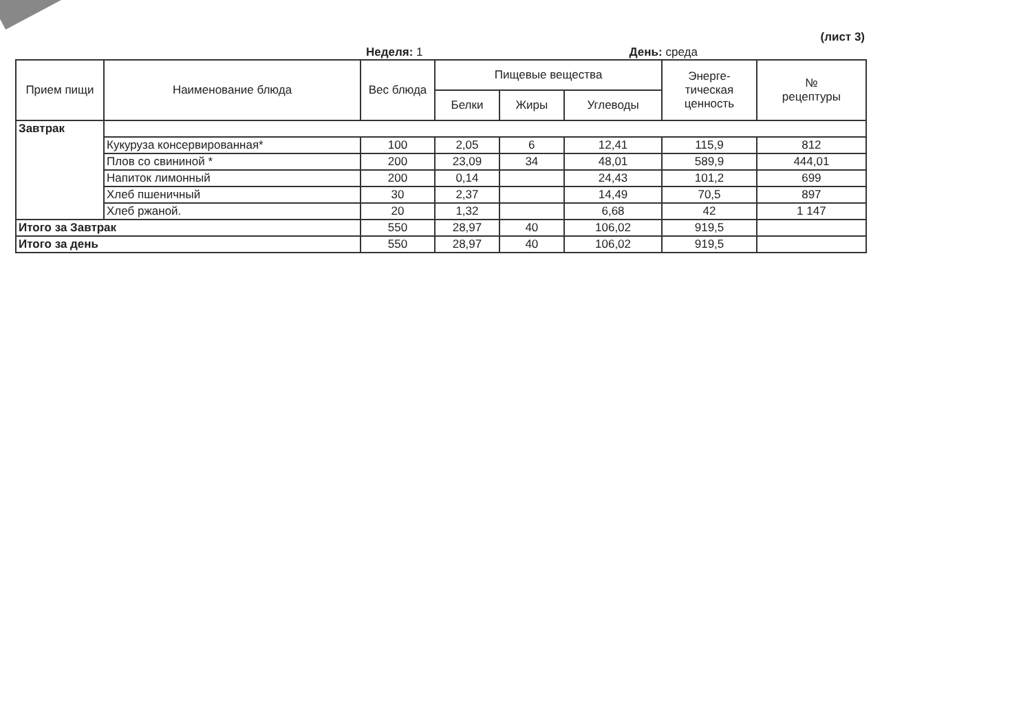(лист 3)
Неделя: 1 День: среда
| Прием пищи | Наименование блюда | Вес блюда | Пищевые вещества | | | Энерге- тическая ценность | № рецептуры |
| --- | --- | --- | --- | --- | --- | --- | --- |
| | | | Белки | Жиры | Углеводы | | |
| Завтрак | | | | | | | |
| | Кукуруза консервированная* | 100 | 2,05 | 6 | 12,41 | 115,9 | 812 |
| | Плов со свининой * | 200 | 23,09 | 34 | 48,01 | 589,9 | 444,01 |
| | Напиток лимонный | 200 | 0,14 | | 24,43 | 101,2 | 699 |
| | Хлеб пшеничный | 30 | 2,37 | | 14,49 | 70,5 | 897 |
| | Хлеб ржаной. | 20 | 1,32 | | 6,68 | 42 | 1 147 |
| Итого за Завтрак | | 550 | 28,97 | 40 | 106,02 | 919,5 | |
| Итого за день | | 550 | 28,97 | 40 | 106,02 | 919,5 | |